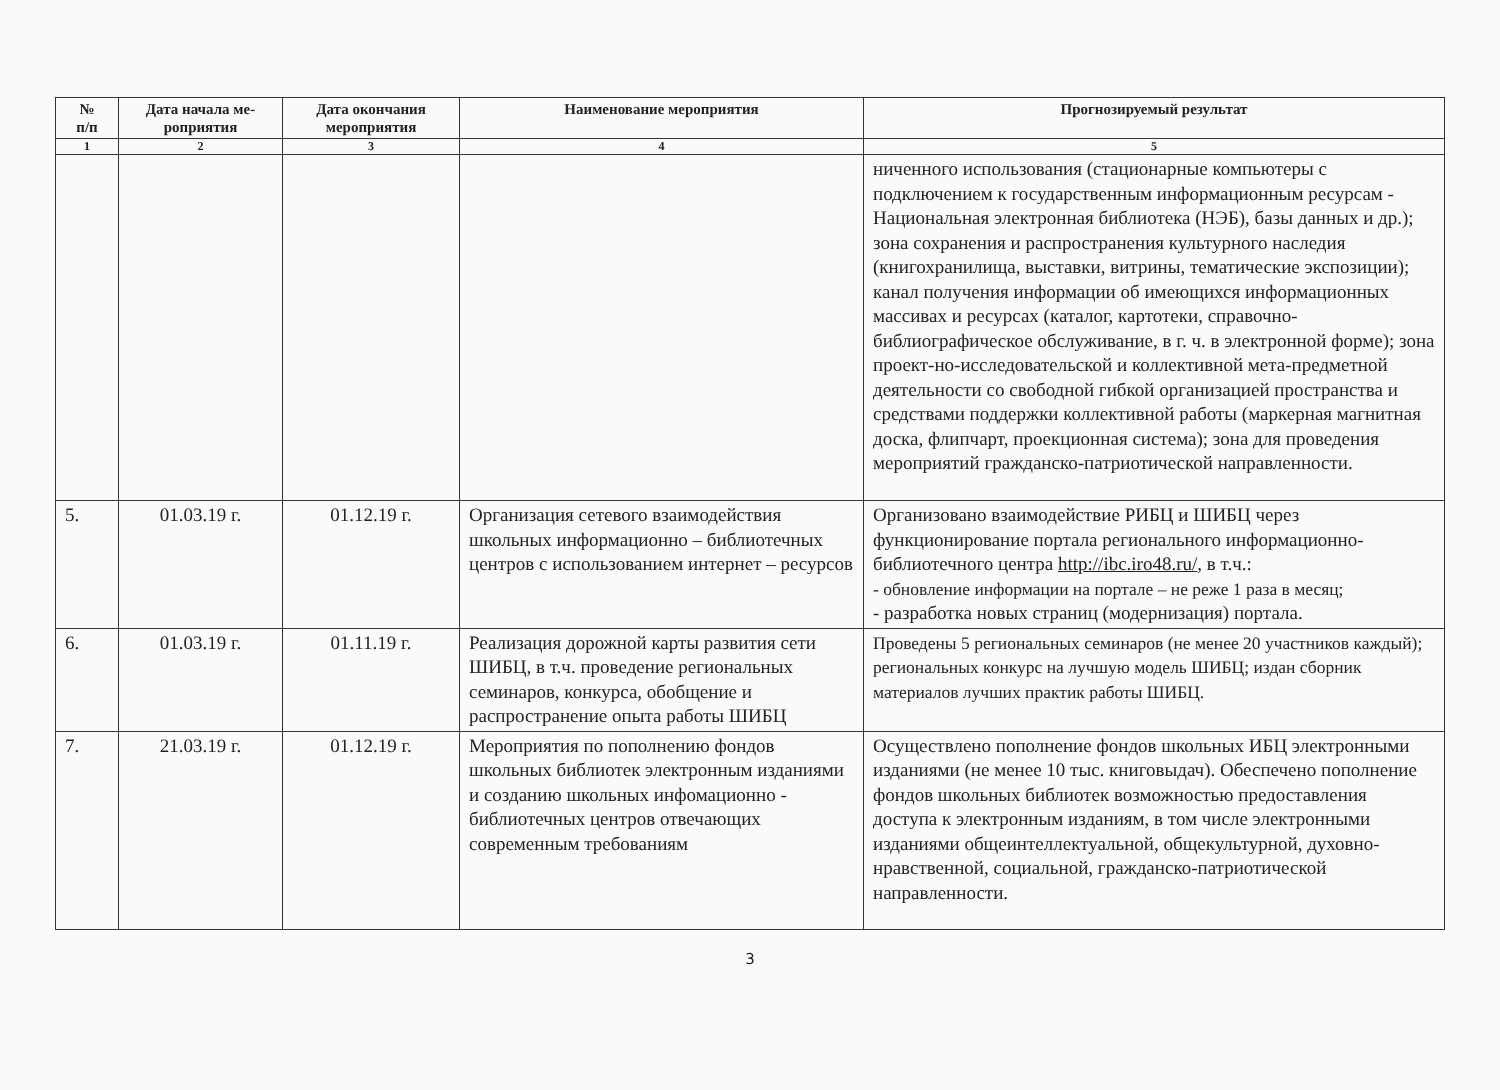| № п/п | Дата начала ме- роприятия | Дата окончания мероприятия | Наименование мероприятия | Прогнозируемый результат |
| --- | --- | --- | --- | --- |
| 1 | 2 | 3 | 4 | 5 |
| | | | | ниченного использования (стационарные компьютеры с подключением к государственным информационным ресурсам - Национальная электронная библиотека (НЭБ), базы данных и др.); зона сохранения и распространения культурного наследия (книгохранилища, выставки, витрины, тематические экспозиции); канал получения информации об имеющихся информационных массивах и ресурсах (каталог, картотеки, справочно-библиографическое обслуживание, в г. ч. в электронной форме); зона проект-но-исследовательской и коллективной мета-предметной деятельности со свободной гибкой организацией пространства и средствами поддержки коллективной работы (маркерная магнитная доска, флипчарт, проекционная система); зона для проведения мероприятий гражданско-патриотической направленности. |
| 5. | 01.03.19 г. | 01.12.19 г. | Организация сетевого взаимодействия школьных информационно – библиотечных центров с использованием интернет – ресурсов | Организовано взаимодействие РИБЦ и ШИБЦ через функционирование портала регионального информационно-библиотечного центра http://ibc.iro48.ru/ , в т.ч.: - обновление информации на портале – не реже 1 раза в месяц; - разработка новых страниц (модернизация) портала. |
| 6. | 01.03.19 г. | 01.11.19 г. | Реализация дорожной карты развития сети ШИБЦ, в т.ч. проведение региональных семинаров, конкурса, обобщение и распространение опыта работы ШИБЦ | Проведены 5 региональных семинаров (не менее 20 участников каждый); региональных конкурс на лучшую модель ШИБЦ; издан сборник материалов лучших практик работы ШИБЦ. |
| 7. | 21.03.19 г. | 01.12.19 г. | Мероприятия по пополнению фондов школьных библиотек электронным изданиями и созданию школьных инфомационно - библиотечных центров отвечающих современным требованиям | Осуществлено пополнение фондов школьных ИБЦ электронными изданиями (не менее 10 тыс. книговыдач). Обеспечено пополнение фондов школьных библиотек возможностью предоставления доступа к электронным изданиям, в том числе электронными изданиями общеинтеллектуальной, общекультурной, духовно-нравственной, социальной, гражданско-патриотической направленности. |
3